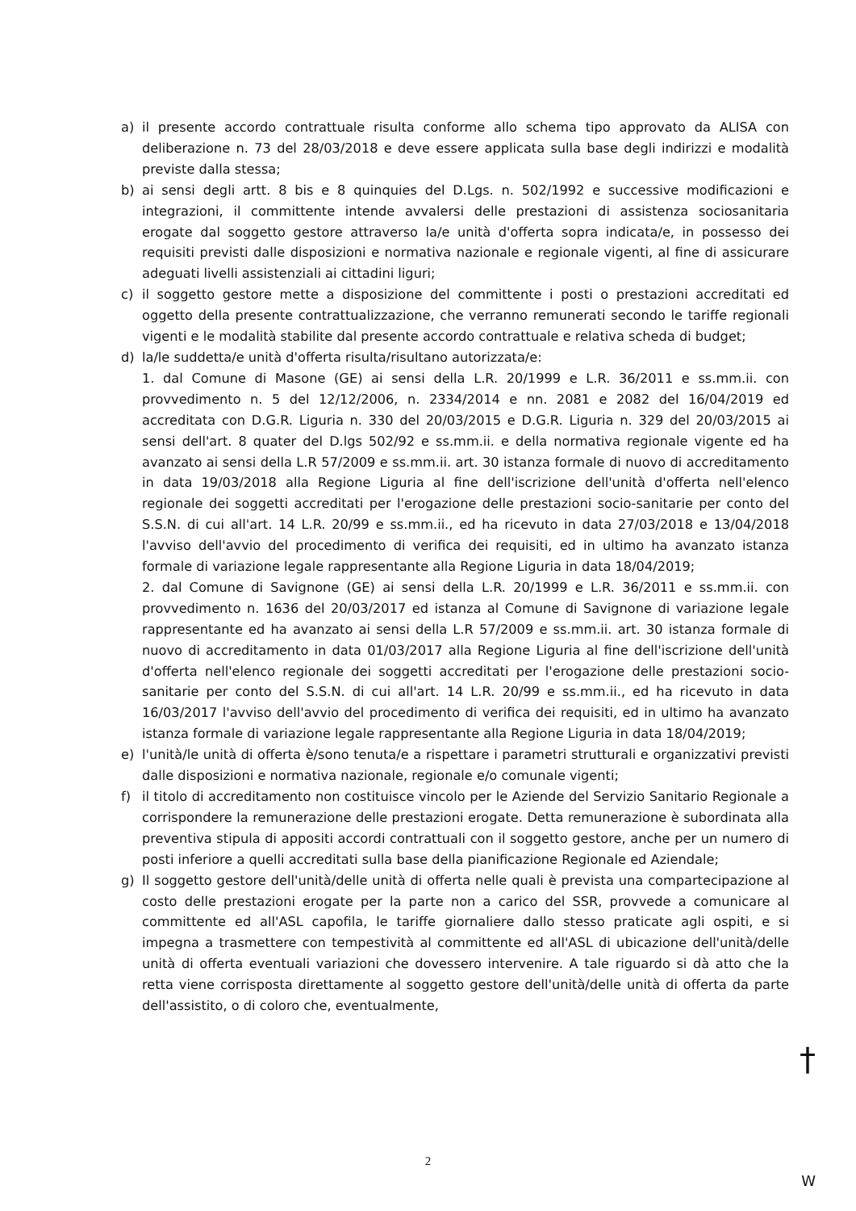a) il presente accordo contrattuale risulta conforme allo schema tipo approvato da ALISA con deliberazione n. 73 del 28/03/2018 e deve essere applicata sulla base degli indirizzi e modalità previste dalla stessa;
b) ai sensi degli artt. 8 bis e 8 quinquies del D.Lgs. n. 502/1992 e successive modificazioni e integrazioni, il committente intende avvalersi delle prestazioni di assistenza sociosanitaria erogate dal soggetto gestore attraverso la/e unità d'offerta sopra indicata/e, in possesso dei requisiti previsti dalle disposizioni e normativa nazionale e regionale vigenti, al fine di assicurare adeguati livelli assistenziali ai cittadini liguri;
c) il soggetto gestore mette a disposizione del committente i posti o prestazioni accreditati ed oggetto della presente contrattualizzazione, che verranno remunerati secondo le tariffe regionali vigenti e le modalità stabilite dal presente accordo contrattuale e relativa scheda di budget;
d) la/le suddetta/e unità d'offerta risulta/risultano autorizzata/e:
1. dal Comune di Masone (GE) ai sensi della L.R. 20/1999 e L.R. 36/2011 e ss.mm.ii. con provvedimento n. 5 del 12/12/2006, n. 2334/2014 e nn. 2081 e 2082 del 16/04/2019 ed accreditata con D.G.R. Liguria n. 330 del 20/03/2015 e D.G.R. Liguria n. 329 del 20/03/2015 ai sensi dell'art. 8 quater del D.lgs 502/92 e ss.mm.ii. e della normativa regionale vigente ed ha avanzato ai sensi della L.R 57/2009 e ss.mm.ii. art. 30 istanza formale di nuovo di accreditamento in data 19/03/2018 alla Regione Liguria al fine dell'iscrizione dell'unità d'offerta nell'elenco regionale dei soggetti accreditati per l'erogazione delle prestazioni socio-sanitarie per conto del S.S.N. di cui all'art. 14 L.R. 20/99 e ss.mm.ii., ed ha ricevuto in data 27/03/2018 e 13/04/2018 l'avviso dell'avvio del procedimento di verifica dei requisiti, ed in ultimo ha avanzato istanza formale di variazione legale rappresentante alla Regione Liguria in data 18/04/2019;
2. dal Comune di Savignone (GE) ai sensi della L.R. 20/1999 e L.R. 36/2011 e ss.mm.ii. con provvedimento n. 1636 del 20/03/2017 ed istanza al Comune di Savignone di variazione legale rappresentante ed ha avanzato ai sensi della L.R 57/2009 e ss.mm.ii. art. 30 istanza formale di nuovo di accreditamento in data 01/03/2017 alla Regione Liguria al fine dell'iscrizione dell'unità d'offerta nell'elenco regionale dei soggetti accreditati per l'erogazione delle prestazioni socio-sanitarie per conto del S.S.N. di cui all'art. 14 L.R. 20/99 e ss.mm.ii., ed ha ricevuto in data 16/03/2017 l'avviso dell'avvio del procedimento di verifica dei requisiti, ed in ultimo ha avanzato istanza formale di variazione legale rappresentante alla Regione Liguria in data 18/04/2019;
e) l'unità/le unità di offerta è/sono tenuta/e a rispettare i parametri strutturali e organizzativi previsti dalle disposizioni e normativa nazionale, regionale e/o comunale vigenti;
f) il titolo di accreditamento non costituisce vincolo per le Aziende del Servizio Sanitario Regionale a corrispondere la remunerazione delle prestazioni erogate. Detta remunerazione è subordinata alla preventiva stipula di appositi accordi contrattuali con il soggetto gestore, anche per un numero di posti inferiore a quelli accreditati sulla base della pianificazione Regionale ed Aziendale;
g) Il soggetto gestore dell'unità/delle unità di offerta nelle quali è prevista una compartecipazione al costo delle prestazioni erogate per la parte non a carico del SSR, provvede a comunicare al committente ed all'ASL capofila, le tariffe giornaliere dallo stesso praticate agli ospiti, e si impegna a trasmettere con tempestività al committente ed all'ASL di ubicazione dell'unità/delle unità di offerta eventuali variazioni che dovessero intervenire. A tale riguardo si dà atto che la retta viene corrisposta direttamente al soggetto gestore dell'unità/delle unità di offerta da parte dell'assistito, o di coloro che, eventualmente,
2
†
W